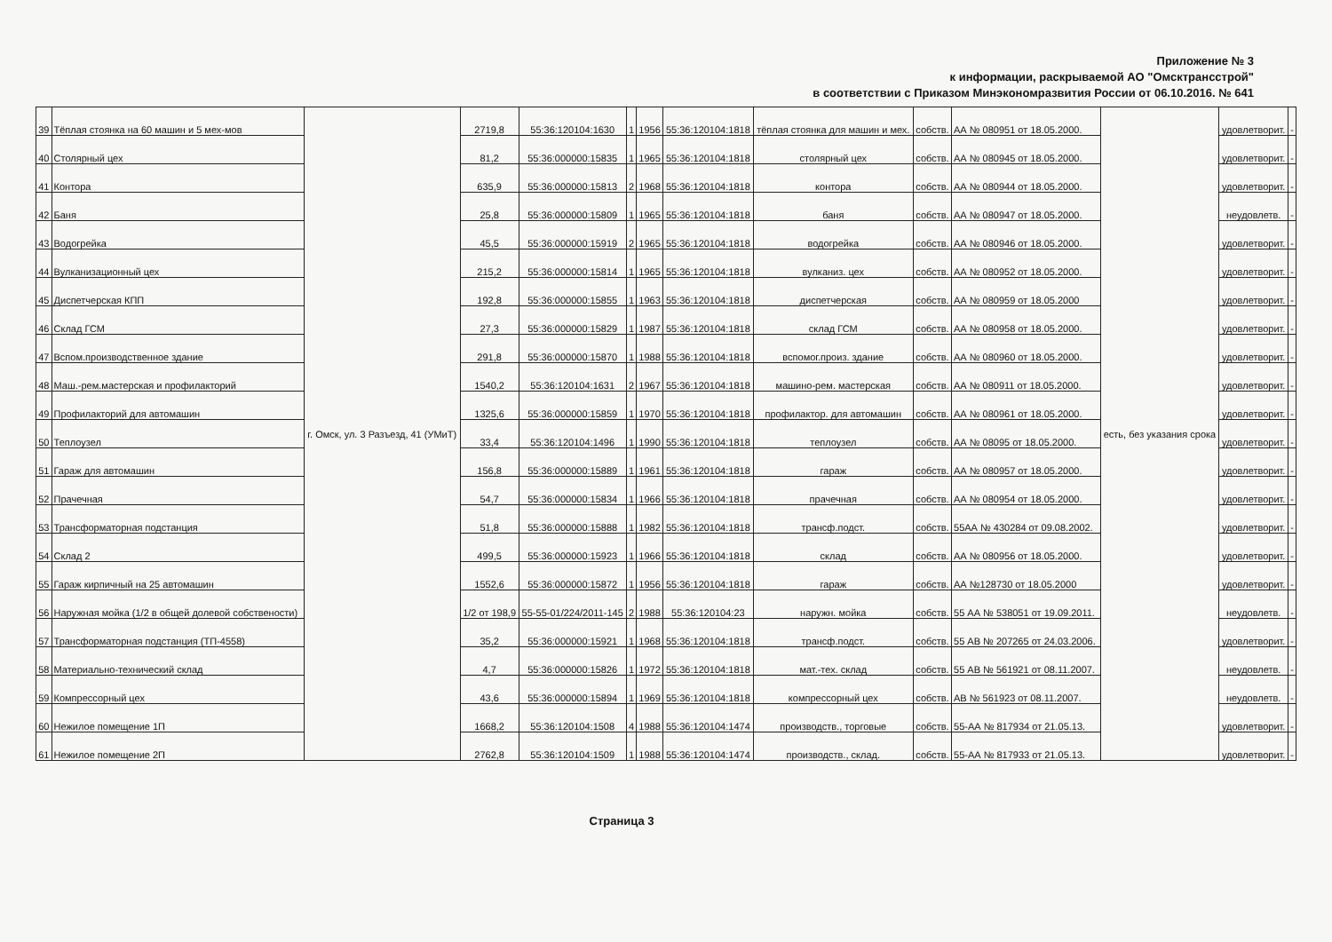Приложение № 3
к информации, раскрываемой АО "Омсктрансстрой"
в соответствии с Приказом Минэкономразвития России от 06.10.2016. № 641
| 39 | Тёплая стоянка на 60 машин и 5 мех-мов | г. Омск, ул. 3 Разъезд, 41 (УМиТ) | 2719,8 | 55:36:120104:1630 | 1 | 1956 | 55:36:120104:1818 | тёплая стоянка для машин и мех. | собств. | АА № 080951 от 18.05.2000. | есть, без указания срока | удовлетворит. | - |
| 40 | Столярный цех | | 81,2 | 55:36:000000:15835 | 1 | 1965 | 55:36:120104:1818 | столярный цех | собств. | АА № 080945 от 18.05.2000. | | удовлетворит. | - |
| 41 | Контора | | 635,9 | 55:36:000000:15813 | 2 | 1968 | 55:36:120104:1818 | контора | собств. | АА № 080944 от 18.05.2000. | | удовлетворит. | - |
| 42 | Баня | | 25,8 | 55:36:000000:15809 | 1 | 1965 | 55:36:120104:1818 | баня | собств. | АА № 080947 от 18.05.2000. | | неудовлетв. | - |
| 43 | Водогрейка | | 45,5 | 55:36:000000:15919 | 2 | 1965 | 55:36:120104:1818 | водогрейка | собств. | АА № 080946 от 18.05.2000. | | удовлетворит. | - |
| 44 | Вулканизационный цех | | 215,2 | 55:36:000000:15814 | 1 | 1965 | 55:36:120104:1818 | вулканиз. цех | собств. | АА № 080952 от 18.05.2000. | | удовлетворит. | - |
| 45 | Диспетчерская КПП | | 192,8 | 55:36:000000:15855 | 1 | 1963 | 55:36:120104:1818 | диспетчерская | собств. | АА № 080959 от 18.05.2000 | | удовлетворит. | - |
| 46 | Склад ГСМ | | 27,3 | 55:36:000000:15829 | 1 | 1987 | 55:36:120104:1818 | склад ГСМ | собств. | АА № 080958 от 18.05.2000. | | удовлетворит. | - |
| 47 | Вспом.производственное здание | | 291,8 | 55:36:000000:15870 | 1 | 1988 | 55:36:120104:1818 | вспомог.произ. здание | собств. | АА № 080960 от 18.05.2000. | | удовлетворит. | - |
| 48 | Маш.-рем.мастерская и профилакторий | | 1540,2 | 55:36:120104:1631 | 2 | 1967 | 55:36:120104:1818 | машино-рем. мастерская | собств. | АА № 080911 от 18.05.2000. | | удовлетворит. | - |
| 49 | Профилакторий для автомашин | | 1325,6 | 55:36:000000:15859 | 1 | 1970 | 55:36:120104:1818 | профилактор. для автомашин | собств. | АА № 080961 от 18.05.2000. | | удовлетворит. | - |
| 50 | Теплоузел | | 33,4 | 55:36:120104:1496 | 1 | 1990 | 55:36:120104:1818 | теплоузел | собств. | АА № 08095 от 18.05.2000. | | удовлетворит. | - |
| 51 | Гараж для автомашин | | 156,8 | 55:36:000000:15889 | 1 | 1961 | 55:36:120104:1818 | гараж | собств. | АА № 080957 от 18.05.2000. | | удовлетворит. | - |
| 52 | Прачечная | | 54,7 | 55:36:000000:15834 | 1 | 1966 | 55:36:120104:1818 | прачечная | собств. | АА № 080954 от 18.05.2000. | | удовлетворит. | - |
| 53 | Трансформаторная подстанция | | 51,8 | 55:36:000000:15888 | 1 | 1982 | 55:36:120104:1818 | трансф.подст. | собств. | 55АА № 430284 от 09.08.2002. | | удовлетворит. | - |
| 54 | Склад 2 | | 499,5 | 55:36:000000:15923 | 1 | 1966 | 55:36:120104:1818 | склад | собств. | АА № 080956 от 18.05.2000. | | удовлетворит. | - |
| 55 | Гараж кирпичный на 25 автомашин | | 1552,6 | 55:36:000000:15872 | 1 | 1956 | 55:36:120104:1818 | гараж | собств. | АА №128730 от 18.05.2000 | | удовлетворит. | - |
| 56 | Наружная мойка (1/2 в общей долевой собствености) | | 1/2 от 198,9 | 55-55-01/224/2011-145 | 2 | 1988 | 55:36:120104:23 | наружн. мойка | собств. | 55 АА № 538051 от 19.09.2011. | | неудовлетв. | - |
| 57 | Трансформаторная подстанция (ТП-4558) | | 35,2 | 55:36:000000:15921 | 1 | 1968 | 55:36:120104:1818 | трансф.подст. | собств. | 55 АВ № 207265 от 24.03.2006. | | удовлетворит. | - |
| 58 | Материально-технический склад | | 4,7 | 55:36:000000:15826 | 1 | 1972 | 55:36:120104:1818 | мат.-тех. склад | собств. | 55 АВ № 561921 от 08.11.2007. | | неудовлетв. | - |
| 59 | Компрессорный цех | | 43,6 | 55:36:000000:15894 | 1 | 1969 | 55:36:120104:1818 | компрессорный цех | собств. | АВ № 561923 от 08.11.2007. | | неудовлетв. | - |
| 60 | Нежилое помещение 1П | | 1668,2 | 55:36:120104:1508 | 4 | 1988 | 55:36:120104:1474 | производств., торговые | собств. | 55-АА № 817934 от 21.05.13. | | удовлетворит. | - |
| 61 | Нежилое помещение 2П | | 2762,8 | 55:36:120104:1509 | 1 | 1988 | 55:36:120104:1474 | производств., склад. | собств. | 55-АА № 817933 от 21.05.13. | | удовлетворит. | - |
Страница 3